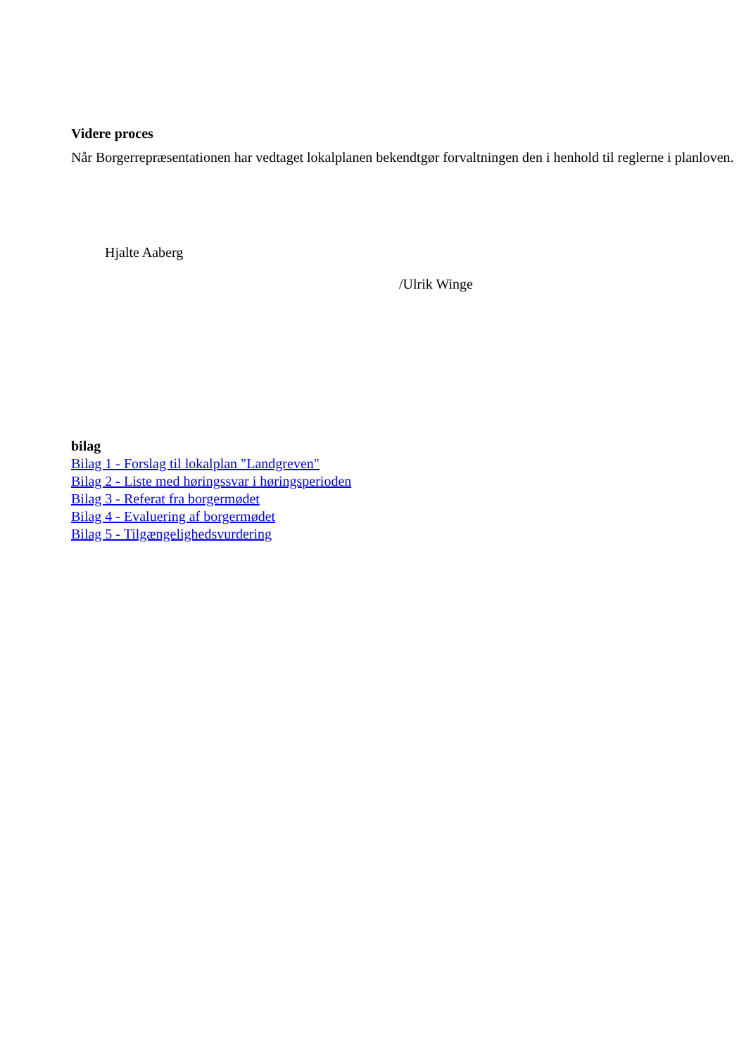Videre proces
Når Borgerrepræsentationen har vedtaget lokalplanen bekendtgør forvaltningen den i henhold til reglerne i planloven.
Hjalte Aaberg
/Ulrik Winge
bilag
Bilag 1 - Forslag til lokalplan "Landgreven"
Bilag 2 - Liste med høringssvar i høringsperioden
Bilag 3 - Referat fra borgermødet
Bilag 4 - Evaluering af borgermødet
Bilag 5 - Tilgængelighedsvurdering